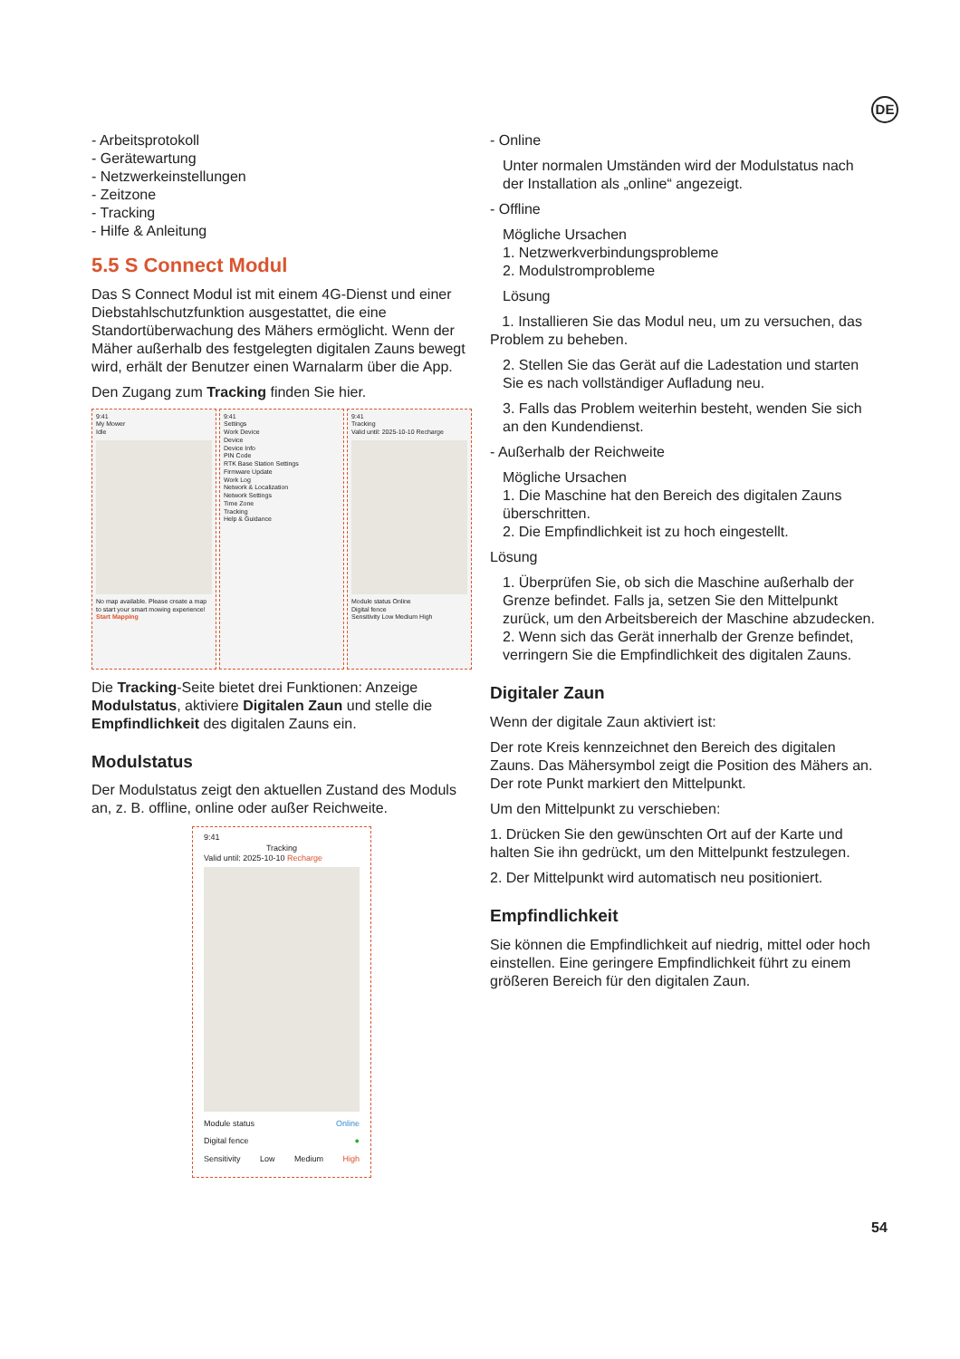DE
- Arbeitsprotokoll
- Gerätewartung
- Netzwerkeinstellungen
- Zeitzone
- Tracking
- Hilfe & Anleitung
5.5 S Connect Modul
Das S Connect Modul ist mit einem 4G-Dienst und einer Diebstahlschutzfunktion ausgestattet, die eine Standortüberwachung des Mähers ermöglicht. Wenn der Mäher außerhalb des festgelegten digitalen Zauns bewegt wird, erhält der Benutzer einen Warnalarm über die App.
Den Zugang zum Tracking finden Sie hier.
9:41
My Mower
Idle
No map available. Please create a map to start your smart mowing experience!
Start Mapping
9:41
Settings
Work Device
Device
Device Info
PIN Code
RTK Base Station Settings
Firmware Update
Work Log
Network & Localization
Network Settings
Time Zone
Tracking
Help & Guidance
9:41
Tracking
Valid until: 2025-10-10 Recharge
Module status Online
Digital fence
Sensitivity Low Medium High
Die Tracking-Seite bietet drei Funktionen: Anzeige Modulstatus, aktiviere Digitalen Zaun und stelle die Empfindlichkeit des digitalen Zauns ein.
Modulstatus
Der Modulstatus zeigt den aktuellen Zustand des Moduls an, z. B. offline, online oder außer Reichweite.
9:41
Tracking
Valid until: 2025-10-10 Recharge
Module status Online
Digital fence ●
Sensitivity Low Medium High
- Online
Unter normalen Umständen wird der Modulstatus nach der Installation als „online“ angezeigt.
- Offline
Mögliche Ursachen
1. Netzwerkverbindungsprobleme
2. Modulstromprobleme
Lösung
1. Installieren Sie das Modul neu, um zu versuchen, das Problem zu beheben.
2. Stellen Sie das Gerät auf die Ladestation und starten Sie es nach vollständiger Aufladung neu.
3. Falls das Problem weiterhin besteht, wenden Sie sich an den Kundendienst.
- Außerhalb der Reichweite
Mögliche Ursachen
1. Die Maschine hat den Bereich des digitalen Zauns überschritten.
2. Die Empfindlichkeit ist zu hoch eingestellt.
Lösung
1. Überprüfen Sie, ob sich die Maschine außerhalb der Grenze befindet. Falls ja, setzen Sie den Mittelpunkt zurück, um den Arbeitsbereich der Maschine abzudecken.
2. Wenn sich das Gerät innerhalb der Grenze befindet, verringern Sie die Empfindlichkeit des digitalen Zauns.
Digitaler Zaun
Wenn der digitale Zaun aktiviert ist:
Der rote Kreis kennzeichnet den Bereich des digitalen Zauns. Das Mähersymbol zeigt die Position des Mähers an. Der rote Punkt markiert den Mittelpunkt.
Um den Mittelpunkt zu verschieben:
1. Drücken Sie den gewünschten Ort auf der Karte und halten Sie ihn gedrückt, um den Mittelpunkt festzulegen.
2. Der Mittelpunkt wird automatisch neu positioniert.
Empfindlichkeit
Sie können die Empfindlichkeit auf niedrig, mittel oder hoch einstellen. Eine geringere Empfindlichkeit führt zu einem größeren Bereich für den digitalen Zaun.
54